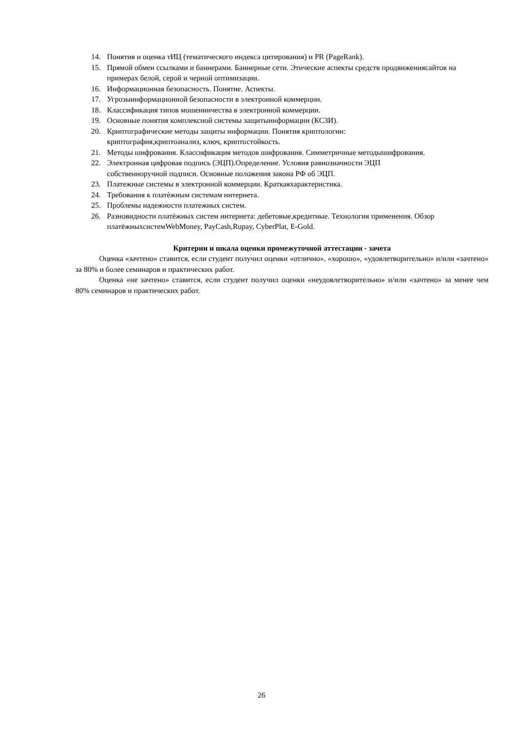14. Понятия и оценка тИЦ (тематического индекса цитирования) и PR (PageRank).
15. Прямой обмен ссылками и баннерами. Баннерные сети. Этические аспекты средств продвижениясайтов на примерах белой, серой и черной оптимизации.
16. Информационная безопасность. Понятие. Аспекты.
17. Угрозыинформационной безопасности в электронной коммерции.
18. Классификация типов мошенничества в электронной коммерции.
19. Основные понятия комплексной системы защитыинформации (КСЗИ).
20. Криптографические методы защиты информации. Понятия криптологии:
криптография,криптоанализ, ключ, криптостойкость.
21. Методы шифрования. Классификация методов шифрования. Симметричные методышифрования.
22. Электронная цифровая подпись (ЭЦП).Определение. Условия равнозначности ЭЦП
собственноручной подписи. Основные положения закона РФ об ЭЦП.
23. Платежные системы в электронной коммерции. Краткаяхарактеристика.
24. Требования к платѐжным системам интернета.
25. Проблемы надежности платежных систем.
26. Разновидности платёжных систем интернета: дебетовые,кредитные. Технология применения. Обзор платёжныхсистемWebMoney, PayCash,Rupay, CyberPlat, E-Gold.
Критерии и шкала оценки промежуточной аттестации - зачета
Оценка «зачтено» ставится, если студент получил оценки «отлично», «хорошо», «удовлетворительно» и/или «зачтено» за 80% и более семинаров и практических работ.
Оценка «не зачтено» ставится, если студент получил оценки «неудовлетворительно» и/или «зачтено» за менее чем 80% семинаров и практических работ.
26